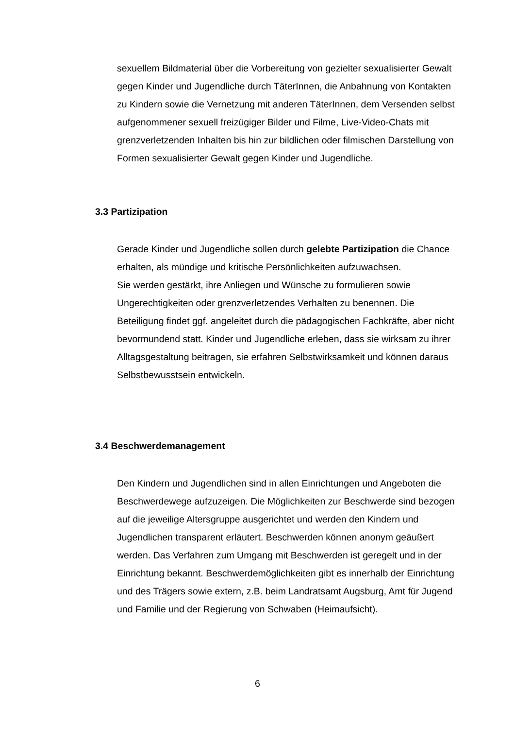sexuellem Bildmaterial über die Vorbereitung von gezielter sexualisierter Gewalt gegen Kinder und Jugendliche durch TäterInnen, die Anbahnung von Kontakten zu Kindern sowie die Vernetzung mit anderen TäterInnen, dem Versenden selbst aufgenommener sexuell freizügiger Bilder und Filme, Live-Video-Chats mit grenzverletzenden Inhalten bis hin zur bildlichen oder filmischen Darstellung von Formen sexualisierter Gewalt gegen Kinder und Jugendliche.
3.3 Partizipation
Gerade Kinder und Jugendliche sollen durch gelebte Partizipation die Chance erhalten, als mündige und kritische Persönlichkeiten aufzuwachsen.
Sie werden gestärkt, ihre Anliegen und Wünsche zu formulieren sowie Ungerechtigkeiten oder grenzverletzendes Verhalten zu benennen. Die Beteiligung findet ggf. angeleitet durch die pädagogischen Fachkräfte, aber nicht bevormundend statt. Kinder und Jugendliche erleben, dass sie wirksam zu ihrer Alltagsgestaltung beitragen, sie erfahren Selbstwirksamkeit und können daraus Selbstbewusstsein entwickeln.
3.4 Beschwerdemanagement
Den Kindern und Jugendlichen sind in allen Einrichtungen und Angeboten die Beschwerdewege aufzuzeigen. Die Möglichkeiten zur Beschwerde sind bezogen auf die jeweilige Altersgruppe ausgerichtet und werden den Kindern und Jugendlichen transparent erläutert. Beschwerden können anonym geäußert werden. Das Verfahren zum Umgang mit Beschwerden ist geregelt und in der Einrichtung bekannt. Beschwerdemöglichkeiten gibt es innerhalb der Einrichtung und des Trägers sowie extern, z.B. beim Landratsamt Augsburg, Amt für Jugend und Familie und der Regierung von Schwaben (Heimaufsicht).
6